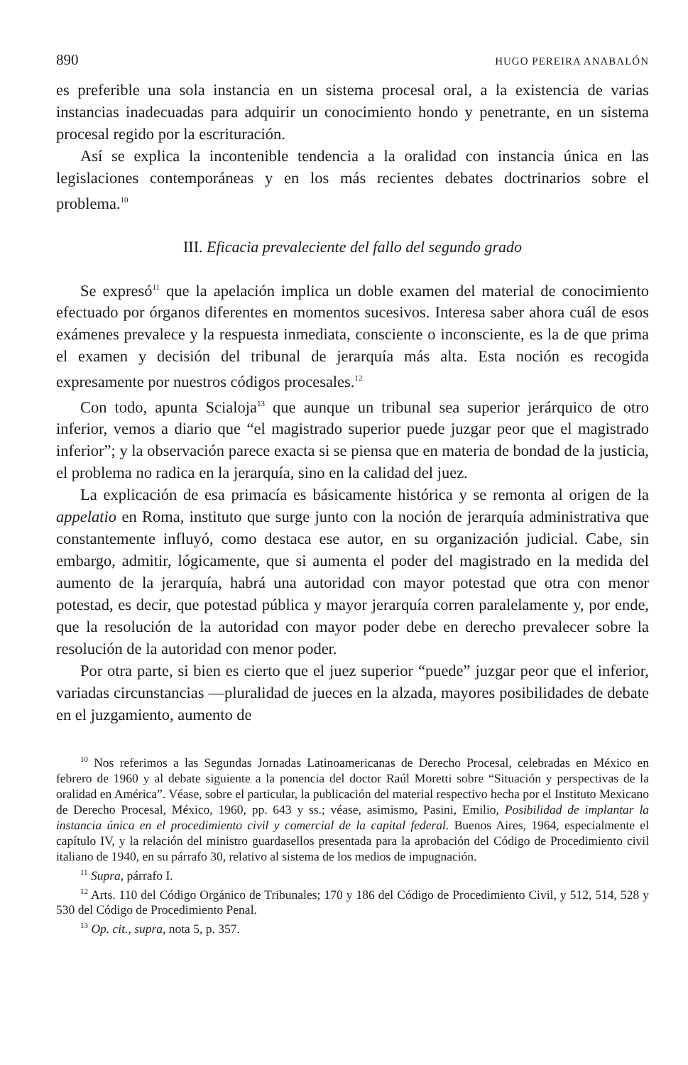890 HUGO PEREIRA ANABALÓN
es preferible una sola instancia en un sistema procesal oral, a la existencia de varias instancias inadecuadas para adquirir un conocimiento hondo y penetrante, en un sistema procesal regido por la escrituración.
Así se explica la incontenible tendencia a la oralidad con instancia única en las legislaciones contemporáneas y en los más recientes debates doctrinarios sobre el problema.<sup>10</sup>
III. Eficacia prevaleciente del fallo del segundo grado
Se expresó<sup>11</sup> que la apelación implica un doble examen del material de conocimiento efectuado por órganos diferentes en momentos sucesivos. Interesa saber ahora cuál de esos exámenes prevalece y la respuesta inmediata, consciente o inconsciente, es la de que prima el examen y decisión del tribunal de jerarquía más alta. Esta noción es recogida expresamente por nuestros códigos procesales.<sup>12</sup>
Con todo, apunta Scialoja<sup>13</sup> que aunque un tribunal sea superior jerárquico de otro inferior, vemos a diario que “el magistrado superior puede juzgar peor que el magistrado inferior”; y la observación parece exacta si se piensa que en materia de bondad de la justicia, el problema no radica en la jerarquía, sino en la calidad del juez.
La explicación de esa primacía es básicamente histórica y se remonta al origen de la appelatio en Roma, instituto que surge junto con la noción de jerarquía administrativa que constantemente influyó, como destaca ese autor, en su organización judicial. Cabe, sin embargo, admitir, lógicamente, que si aumenta el poder del magistrado en la medida del aumento de la jerarquía, habrá una autoridad con mayor potestad que otra con menor potestad, es decir, que potestad pública y mayor jerarquía corren paralelamente y, por ende, que la resolución de la autoridad con mayor poder debe en derecho prevalecer sobre la resolución de la autoridad con menor poder.
Por otra parte, si bien es cierto que el juez superior “puede” juzgar peor que el inferior, variadas circunstancias —pluralidad de jueces en la alzada, mayores posibilidades de debate en el juzgamiento, aumento de
<sup>10</sup> Nos referimos a las Segundas Jornadas Latinoamericanas de Derecho Procesal, celebradas en México en febrero de 1960 y al debate siguiente a la ponencia del doctor Raúl Moretti sobre “Situación y perspectivas de la oralidad en América”. Véase, sobre el particular, la publicación del material respectivo hecha por el Instituto Mexicano de Derecho Procesal, México, 1960, pp. 643 y ss.; véase, asimismo, Pasini, Emilio, Posibilidad de implantar la instancia única en el procedimiento civil y comercial de la capital federal. Buenos Aires, 1964, especialmente el capítulo IV, y la relación del ministro guardasellos presentada para la aprobación del Código de Procedimiento civil italiano de 1940, en su párrafo 30, relativo al sistema de los medios de impugnación.
<sup>11</sup> Supra, párrafo I.
<sup>12</sup> Arts. 110 del Código Orgánico de Tribunales; 170 y 186 del Código de Procedimiento Civil, y 512, 514, 528 y 530 del Código de Procedimiento Penal.
<sup>13</sup> Op. cit., supra, nota 5, p. 357.